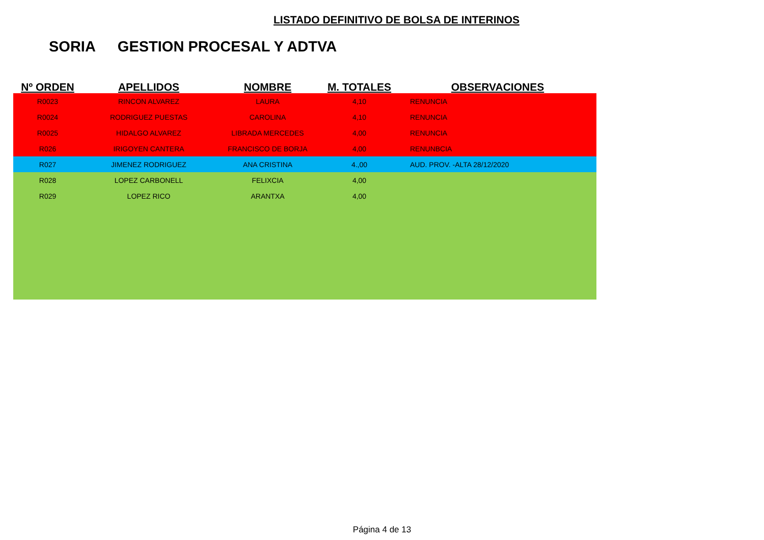LISTADO DEFINITIVO DE BOLSA DE INTERINOS
SORIA GESTION PROCESAL Y ADTVA
| Nº ORDEN | APELLIDOS | NOMBRE | M. TOTALES | OBSERVACIONES |
| --- | --- | --- | --- | --- |
| R0023 | RINCON ALVAREZ | LAURA | 4,10 | RENUNCIA |
| R0024 | RODRIGUEZ PUESTAS | CAROLINA | 4,10 | RENUNCIA |
| R0025 | HIDALGO ALVAREZ | LIBRADA MERCEDES | 4,00 | RENUNCIA |
| R026 | IRIGOYEN CANTERA | FRANCISCO DE BORJA | 4,00 | RENUNBCIA |
| R027 | JIMENEZ RODRIGUEZ | ANA CRISTINA | 4.,00 | AUD. PROV. -ALTA 28/12/2020 |
| R028 | LOPEZ CARBONELL | FELIXCIA | 4,00 | |
| R029 | LOPEZ RICO | ARANTXA | 4,00 | |
Página 4 de 13